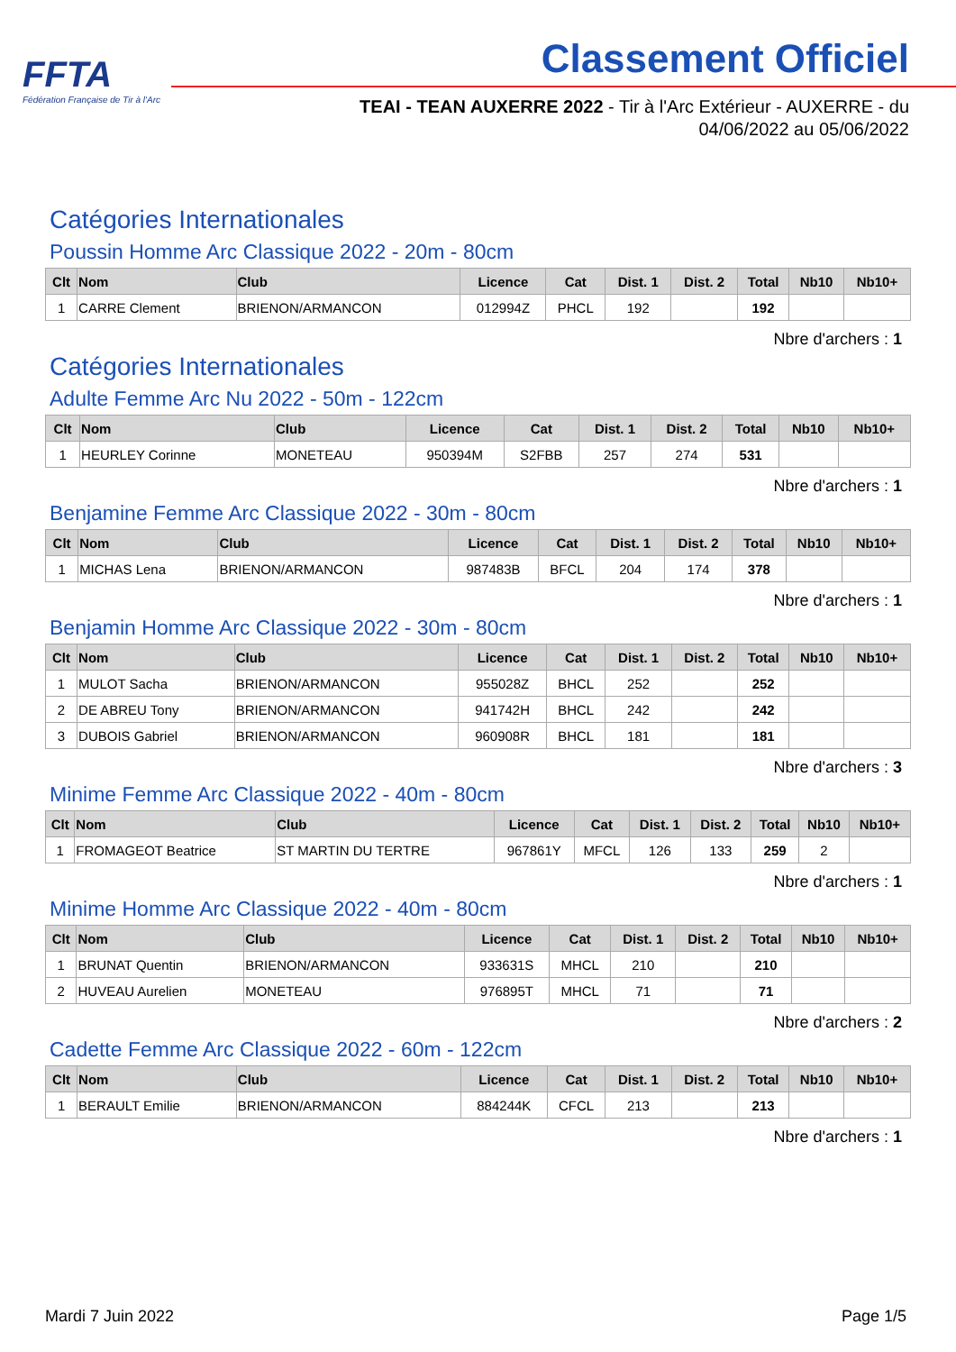FFTA
Fédération Française de Tir à l'Arc
Classement Officiel
TEAI - TEAN AUXERRE 2022 - Tir à l'Arc Extérieur - AUXERRE - du
04/06/2022 au 05/06/2022
Catégories Internationales
Poussin Homme Arc Classique 2022 - 20m - 80cm
| Clt | Nom | Club | Licence | Cat | Dist. 1 | Dist. 2 | Total | Nb10 | Nb10+ |
| --- | --- | --- | --- | --- | --- | --- | --- | --- | --- |
| 1 | CARRE Clement | BRIENON/ARMANCON | 012994Z | PHCL | 192 | | 192 | | |
Nbre d'archers : 1
Catégories Internationales
Adulte Femme Arc Nu 2022 - 50m - 122cm
| Clt | Nom | Club | Licence | Cat | Dist. 1 | Dist. 2 | Total | Nb10 | Nb10+ |
| --- | --- | --- | --- | --- | --- | --- | --- | --- | --- |
| 1 | HEURLEY Corinne | MONETEAU | 950394M | S2FBB | 257 | 274 | 531 | | |
Nbre d'archers : 1
Benjamine Femme Arc Classique 2022 - 30m - 80cm
| Clt | Nom | Club | Licence | Cat | Dist. 1 | Dist. 2 | Total | Nb10 | Nb10+ |
| --- | --- | --- | --- | --- | --- | --- | --- | --- | --- |
| 1 | MICHAS Lena | BRIENON/ARMANCON | 987483B | BFCL | 204 | 174 | 378 | | |
Nbre d'archers : 1
Benjamin Homme Arc Classique 2022 - 30m - 80cm
| Clt | Nom | Club | Licence | Cat | Dist. 1 | Dist. 2 | Total | Nb10 | Nb10+ |
| --- | --- | --- | --- | --- | --- | --- | --- | --- | --- |
| 1 | MULOT Sacha | BRIENON/ARMANCON | 955028Z | BHCL | 252 | | 252 | | |
| 2 | DE ABREU Tony | BRIENON/ARMANCON | 941742H | BHCL | 242 | | 242 | | |
| 3 | DUBOIS Gabriel | BRIENON/ARMANCON | 960908R | BHCL | 181 | | 181 | | |
Nbre d'archers : 3
Minime Femme Arc Classique 2022 - 40m - 80cm
| Clt | Nom | Club | Licence | Cat | Dist. 1 | Dist. 2 | Total | Nb10 | Nb10+ |
| --- | --- | --- | --- | --- | --- | --- | --- | --- | --- |
| 1 | FROMAGEOT Beatrice | ST MARTIN DU TERTRE | 967861Y | MFCL | 126 | 133 | 259 | 2 | |
Nbre d'archers : 1
Minime Homme Arc Classique 2022 - 40m - 80cm
| Clt | Nom | Club | Licence | Cat | Dist. 1 | Dist. 2 | Total | Nb10 | Nb10+ |
| --- | --- | --- | --- | --- | --- | --- | --- | --- | --- |
| 1 | BRUNAT Quentin | BRIENON/ARMANCON | 933631S | MHCL | 210 | | 210 | | |
| 2 | HUVEAU Aurelien | MONETEAU | 976895T | MHCL | 71 | | 71 | | |
Nbre d'archers : 2
Cadette Femme Arc Classique 2022 - 60m - 122cm
| Clt | Nom | Club | Licence | Cat | Dist. 1 | Dist. 2 | Total | Nb10 | Nb10+ |
| --- | --- | --- | --- | --- | --- | --- | --- | --- | --- |
| 1 | BERAULT Emilie | BRIENON/ARMANCON | 884244K | CFCL | 213 | | 213 | | |
Nbre d'archers : 1
Mardi 7 Juin 2022 Page 1/5